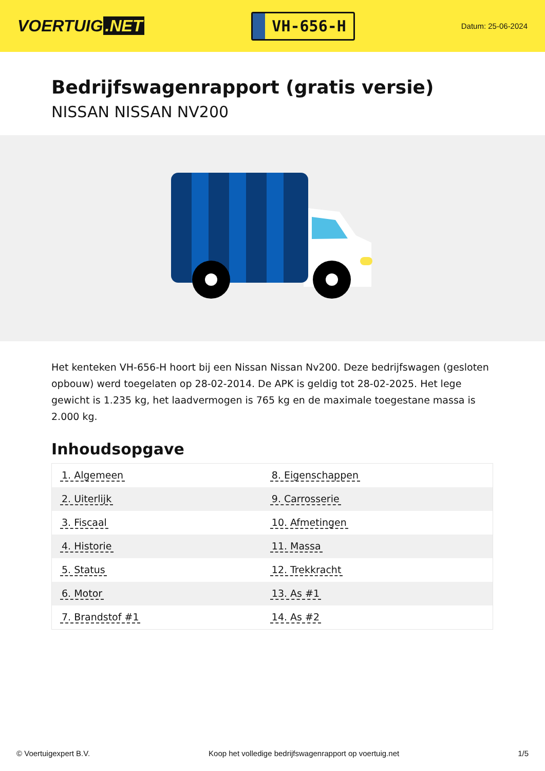VOERTUIG.NET
VH-656-H
Datum: 25-06-2024
Bedrijfswagenrapport (gratis versie)
NISSAN NISSAN NV200
Het kenteken VH-656-H hoort bij een Nissan Nissan Nv200. Deze bedrijfswagen (gesloten opbouw) werd toegelaten op 28-02-2014. De APK is geldig tot 28-02-2025. Het lege gewicht is 1.235 kg, het laadvermogen is 765 kg en de maximale toegestane massa is 2.000 kg.
Inhoudsopgave
| 1. Algemeen | 8. Eigenschappen |
| 2. Uiterlijk | 9. Carrosserie |
| 3. Fiscaal | 10. Afmetingen |
| 4. Historie | 11. Massa |
| 5. Status | 12. Trekkracht |
| 6. Motor | 13. As #1 |
| 7. Brandstof #1 | 14. As #2 |
© Voertuigexpert B.V. Koop het volledige bedrijfswagenrapport op voertuig.net 1/5